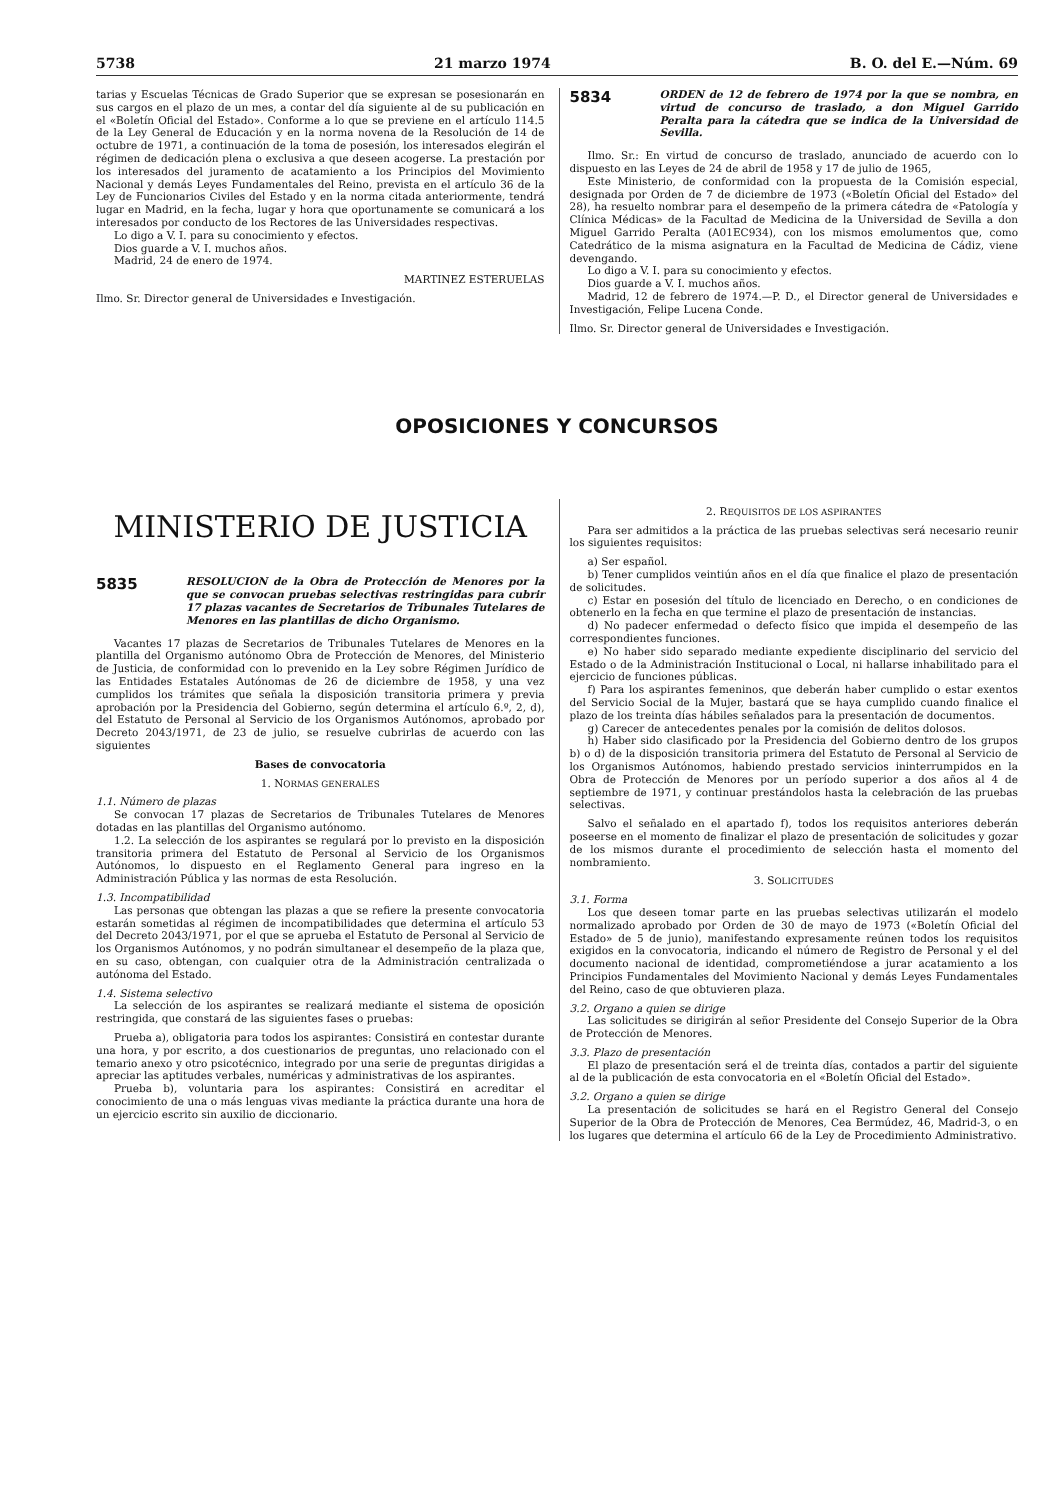5738 21 marzo 1974 B. O. del E.—Núm. 69
tarias y Escuelas Técnicas de Grado Superior que se expresan se posesionarán en sus cargos en el plazo de un mes, a contar del día siguiente al de su publicación en el «Boletín Oficial del Estado». Conforme a lo que se previene en el artículo 114.5 de la Ley General de Educación y en la norma novena de la Resolución de 14 de octubre de 1971, a continuación de la toma de posesión, los interesados elegirán el régimen de dedicación plena o exclusiva a que deseen acogerse. La prestación por los interesados del juramento de acatamiento a los Principios del Movimiento Nacional y demás Leyes Fundamentales del Reino, prevista en el artículo 36 de la Ley de Funcionarios Civiles del Estado y en la norma citada anteriormente, tendrá lugar en Madrid, en la fecha, lugar y hora que oportunamente se comunicará a los interesados por conducto de los Rectores de las Universidades respectivas.
Lo digo a V. I. para su conocimiento y efectos.
Dios guarde a V. I. muchos años.
Madrid, 24 de enero de 1974.
MARTINEZ ESTERUELAS
Ilmo. Sr. Director general de Universidades e Investigación.
5834
ORDEN de 12 de febrero de 1974 por la que se nombra, en virtud de concurso de traslado, a don Miguel Garrido Peralta para la cátedra que se indica de la Universidad de Sevilla.
Ilmo. Sr.: En virtud de concurso de traslado, anunciado de acuerdo con lo dispuesto en las Leyes de 24 de abril de 1958 y 17 de julio de 1965,
Este Ministerio, de conformidad con la propuesta de la Comisión especial, designada por Orden de 7 de diciembre de 1973 («Boletín Oficial del Estado» del 28), ha resuelto nombrar para el desempeño de la primera cátedra de «Patología y Clínica Médicas» de la Facultad de Medicina de la Universidad de Sevilla a don Miguel Garrido Peralta (A01EC934), con los mismos emolumentos que, como Catedrático de la misma asignatura en la Facultad de Medicina de Cádiz, viene devengando.
Lo digo a V. I. para su conocimiento y efectos.
Dios guarde a V. I. muchos años.
Madrid, 12 de febrero de 1974.—P. D., el Director general de Universidades e Investigación, Felipe Lucena Conde.
Ilmo. Sr. Director general de Universidades e Investigación.
OPOSICIONES Y CONCURSOS
MINISTERIO DE JUSTICIA
5835
RESOLUCION de la Obra de Protección de Menores por la que se convocan pruebas selectivas restringidas para cubrir 17 plazas vacantes de Secretarios de Tribunales Tutelares de Menores en las plantillas de dicho Organismo.
Vacantes 17 plazas de Secretarios de Tribunales Tutelares de Menores en la plantilla del Organismo autónomo Obra de Protección de Menores, del Ministerio de Justicia, de conformidad con lo prevenido en la Ley sobre Régimen Jurídico de las Entidades Estatales Autónomas de 26 de diciembre de 1958, y una vez cumplidos los trámites que señala la disposición transitoria primera y previa aprobación por la Presidencia del Gobierno, según determina el artículo 6.º, 2, d), del Estatuto de Personal al Servicio de los Organismos Autónomos, aprobado por Decreto 2043/1971, de 23 de julio, se resuelve cubrirlas de acuerdo con las siguientes
Bases de convocatoria
1. NORMAS GENERALES
1.1. Número de plazas
Se convocan 17 plazas de Secretarios de Tribunales Tutelares de Menores dotadas en las plantillas del Organismo autónomo.
1.2. La selección de los aspirantes se regulará por lo previsto en la disposición transitoria primera del Estatuto de Personal al Servicio de los Organismos Autónomos, lo dispuesto en el Reglamento General para ingreso en la Administración Pública y las normas de esta Resolución.
1.3. Incompatibilidad
Las personas que obtengan las plazas a que se refiere la presente convocatoria estarán sometidas al régimen de incompatibilidades que determina el artículo 53 del Decreto 2043/1971, por el que se aprueba el Estatuto de Personal al Servicio de los Organismos Autónomos, y no podrán simultanear el desempeño de la plaza que, en su caso, obtengan, con cualquier otra de la Administración centralizada o autónoma del Estado.
1.4. Sistema selectivo
La selección de los aspirantes se realizará mediante el sistema de oposición restringida, que constará de las siguientes fases o pruebas:
Prueba a), obligatoria para todos los aspirantes: Consistirá en contestar durante una hora, y por escrito, a dos cuestionarios de preguntas, uno relacionado con el temario anexo y otro psicotécnico, integrado por una serie de preguntas dirigidas a apreciar las aptitudes verbales, numéricas y administrativas de los aspirantes.
Prueba b), voluntaria para los aspirantes: Consistirá en acreditar el conocimiento de una o más lenguas vivas mediante la práctica durante una hora de un ejercicio escrito sin auxilio de diccionario.
2. REQUISITOS DE LOS ASPIRANTES
Para ser admitidos a la práctica de las pruebas selectivas será necesario reunir los siguientes requisitos:
a) Ser español.
b) Tener cumplidos veintiún años en el día que finalice el plazo de presentación de solicitudes.
c) Estar en posesión del título de licenciado en Derecho, o en condiciones de obtenerlo en la fecha en que termine el plazo de presentación de instancias.
d) No padecer enfermedad o defecto físico que impida el desempeño de las correspondientes funciones.
e) No haber sido separado mediante expediente disciplinario del servicio del Estado o de la Administración Institucional o Local, ni hallarse inhabilitado para el ejercicio de funciones públicas.
f) Para los aspirantes femeninos, que deberán haber cumplido o estar exentos del Servicio Social de la Mujer, bastará que se haya cumplido cuando finalice el plazo de los treinta días hábiles señalados para la presentación de documentos.
g) Carecer de antecedentes penales por la comisión de delitos dolosos.
h) Haber sido clasificado por la Presidencia del Gobierno dentro de los grupos b) o d) de la disposición transitoria primera del Estatuto de Personal al Servicio de los Organismos Autónomos, habiendo prestado servicios ininterrumpidos en la Obra de Protección de Menores por un período superior a dos años al 4 de septiembre de 1971, y continuar prestándolos hasta la celebración de las pruebas selectivas.
Salvo el señalado en el apartado f), todos los requisitos anteriores deberán poseerse en el momento de finalizar el plazo de presentación de solicitudes y gozar de los mismos durante el procedimiento de selección hasta el momento del nombramiento.
3. SOLICITUDES
3.1. Forma
Los que deseen tomar parte en las pruebas selectivas utilizarán el modelo normalizado aprobado por Orden de 30 de mayo de 1973 («Boletín Oficial del Estado» de 5 de junio), manifestando expresamente reúnen todos los requisitos exigidos en la convocatoria, indicando el número de Registro de Personal y el del documento nacional de identidad, comprometiéndose a jurar acatamiento a los Principios Fundamentales del Movimiento Nacional y demás Leyes Fundamentales del Reino, caso de que obtuvieren plaza.
3.2. Organo a quien se dirige
Las solicitudes se dirigirán al señor Presidente del Consejo Superior de la Obra de Protección de Menores.
3.3. Plazo de presentación
El plazo de presentación será el de treinta días, contados a partir del siguiente al de la publicación de esta convocatoria en el «Boletín Oficial del Estado».
3.2. Organo a quien se dirige
La presentación de solicitudes se hará en el Registro General del Consejo Superior de la Obra de Protección de Menores, Cea Bermúdez, 46, Madrid-3, o en los lugares que determina el artículo 66 de la Ley de Procedimiento Administrativo.